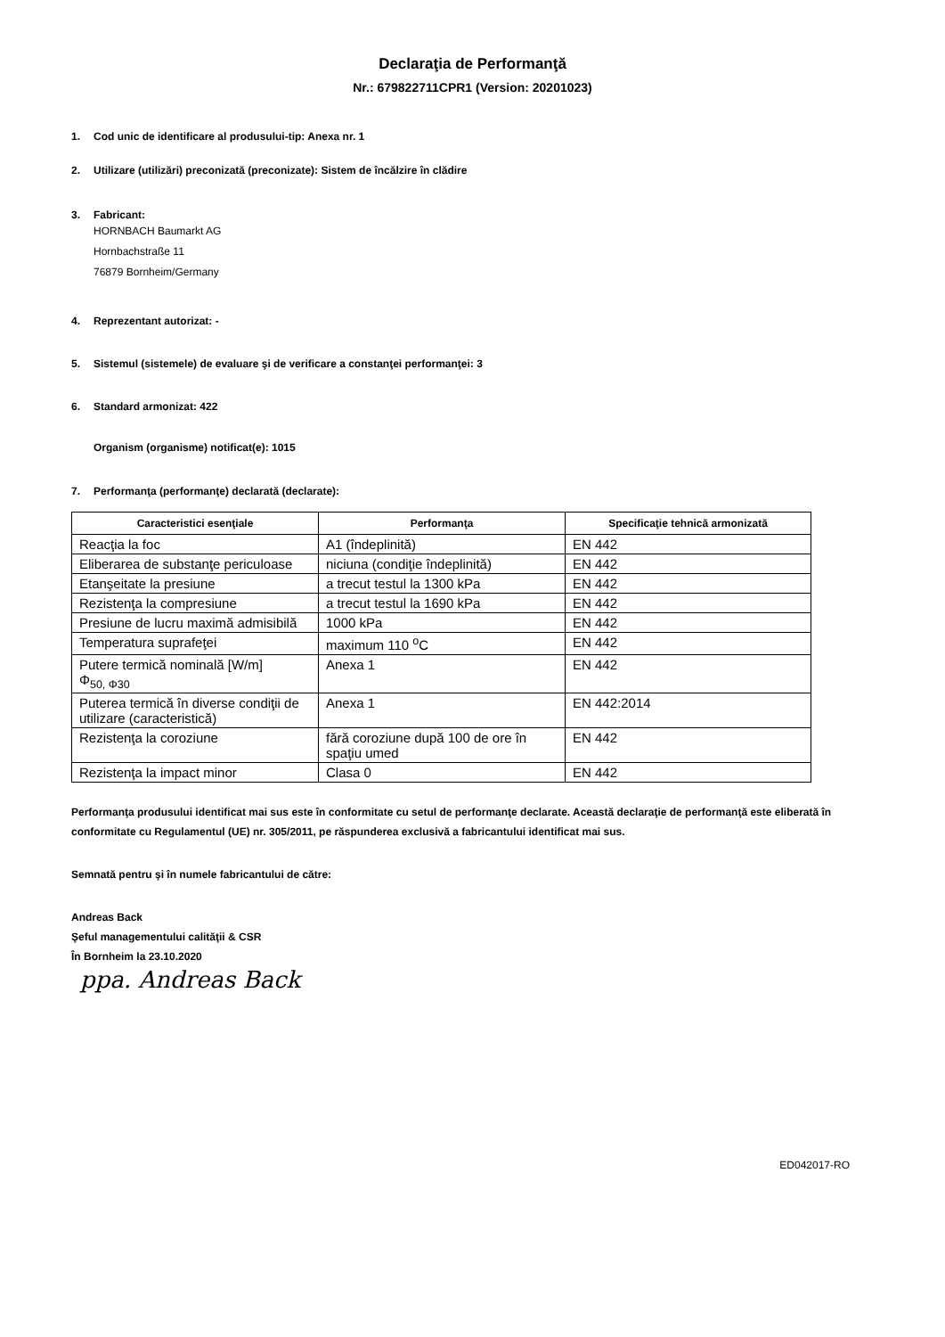Declaraţia de Performanţă
Nr.: 679822711CPR1 (Version: 20201023)
1. Cod unic de identificare al produsului-tip: Anexa nr. 1
2. Utilizare (utilizări) preconizată (preconizate): Sistem de încălzire în clădire
3. Fabricant:
HORNBACH Baumarkt AG
Hornbachstraße 11
76879 Bornheim/Germany
4. Reprezentant autorizat: -
5. Sistemul (sistemele) de evaluare şi de verificare a constanţei performanţei: 3
6. Standard armonizat: 422
Organism (organisme) notificat(e): 1015
7. Performanţa (performanţe) declarată (declarate):
| Caracteristici esenţiale | Performanţa | Specificaţie tehnică armonizată |
| --- | --- | --- |
| Reacţia la foc | A1 (îndeplinită) | EN 442 |
| Eliberarea de substanţe periculoase | niciuna (condiţie îndeplinită) | EN 442 |
| Etanşeitate la presiune | a trecut testul la 1300 kPa | EN 442 |
| Rezistenţa la compresiune | a trecut testul la 1690 kPa | EN 442 |
| Presiune de lucru maximă admisibilă | 1000 kPa | EN 442 |
| Temperatura suprafeţei | maximum 110 <sup>o</sup>C | EN 442 |
| Putere termică nominală [W/m] Φ<sub>50, Φ30</sub> | Anexa 1 | EN 442 |
| Puterea termică în diverse condiţii de utilizare (caracteristică) | Anexa 1 | EN 442:2014 |
| Rezistenţa la coroziune | fără coroziune după 100 de ore în spaţiu umed | EN 442 |
| Rezistenţa la impact minor | Clasa 0 | EN 442 |
Performanţa produsului identificat mai sus este în conformitate cu setul de performanţe declarate. Această declaraţie de performanţă este eliberată în conformitate cu Regulamentul (UE) nr. 305/2011, pe răspunderea exclusivă a fabricantului identificat mai sus.
Semnată pentru şi în numele fabricantului de către:
Andreas Back
Şeful managementului calităţii & CSR
În Bornheim la 23.10.2020
ppa. Andreas Back
ED042017-RO